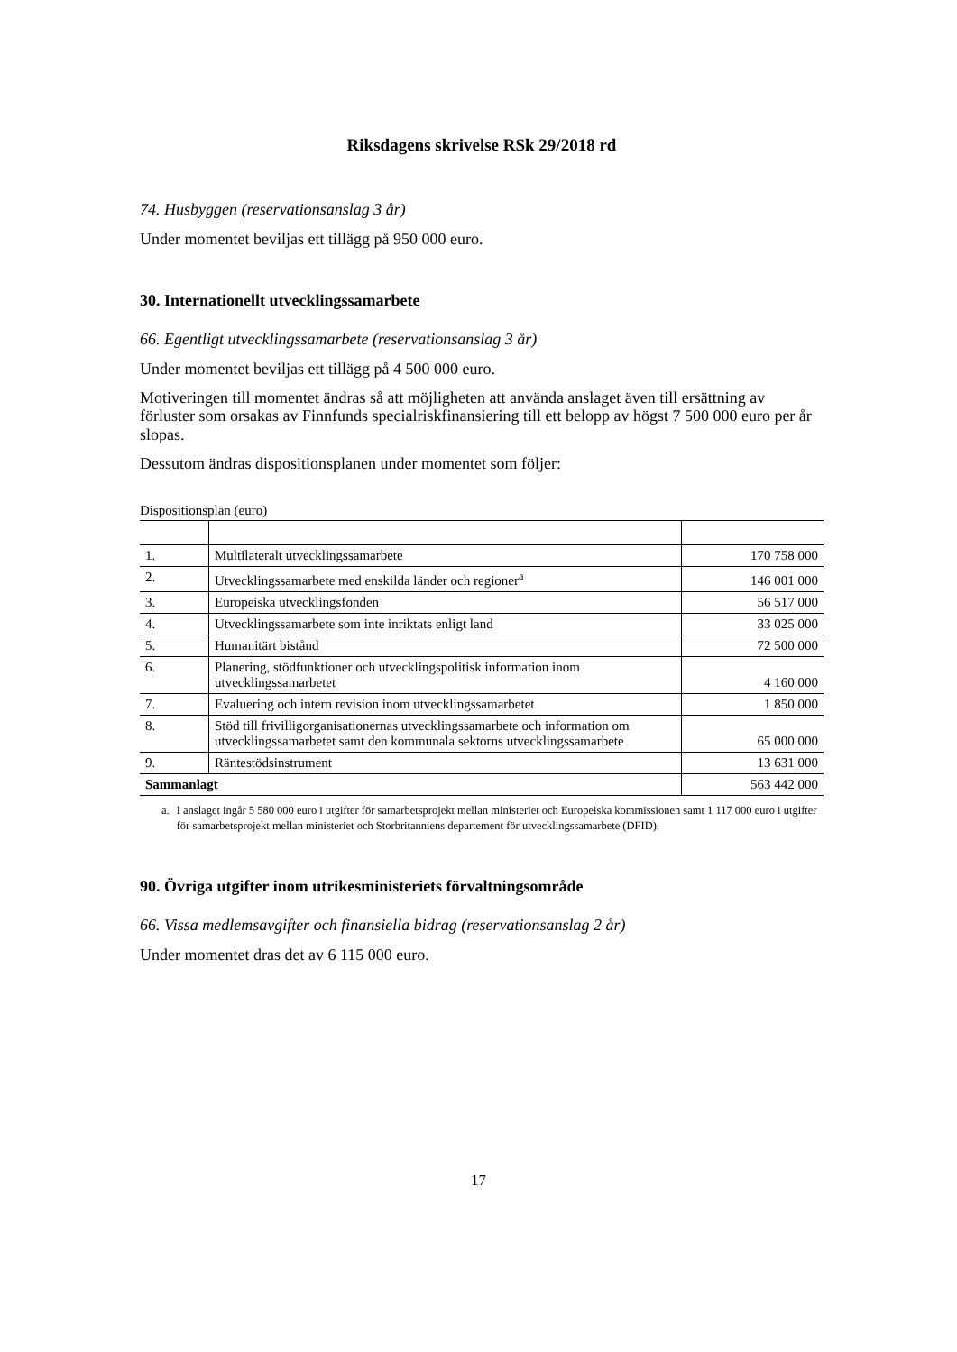Riksdagens skrivelse RSk 29/2018 rd
74. Husbyggen (reservationsanslag 3 år)
Under momentet beviljas ett tillägg på 950 000 euro.
30. Internationellt utvecklingssamarbete
66. Egentligt utvecklingssamarbete (reservationsanslag 3 år)
Under momentet beviljas ett tillägg på 4 500 000 euro.
Motiveringen till momentet ändras så att möjligheten att använda anslaget även till ersättning av förluster som orsakas av Finnfunds specialriskfinansiering till ett belopp av högst 7 500 000 euro per år slopas.
Dessutom ändras dispositionsplanen under momentet som följer:
Dispositionsplan (euro)
| 1. | Multilateralt utvecklingssamarbete | 170 758 000 |
| 2. | Utvecklingssamarbete med enskilda länder och regioner<sup>a</sup> | 146 001 000 |
| 3. | Europeiska utvecklingsfonden | 56 517 000 |
| 4. | Utvecklingssamarbete som inte inriktats enligt land | 33 025 000 |
| 5. | Humanitärt bistånd | 72 500 000 |
| 6. | Planering, stödfunktioner och utvecklingspolitisk information inom utvecklingssamarbetet | 4 160 000 |
| 7. | Evaluering och intern revision inom utvecklingssamarbetet | 1 850 000 |
| 8. | Stöd till frivilligorganisationernas utvecklingssamarbete och information om utvecklingssamarbetet samt den kommunala sektorns utvecklingssamarbete | 65 000 000 |
| 9. | Räntestödsinstrument | 13 631 000 |
| Sammanlagt | | 563 442 000 |
a. I anslaget ingår 5 580 000 euro i utgifter för samarbetsprojekt mellan ministeriet och Europeiska kommissionen samt 1 117 000 euro i utgifter för samarbetsprojekt mellan ministeriet och Storbritanniens departement för utvecklingssamarbete (DFID).
90. Övriga utgifter inom utrikesministeriets förvaltningsområde
66. Vissa medlemsavgifter och finansiella bidrag (reservationsanslag 2 år)
Under momentet dras det av 6 115 000 euro.
17